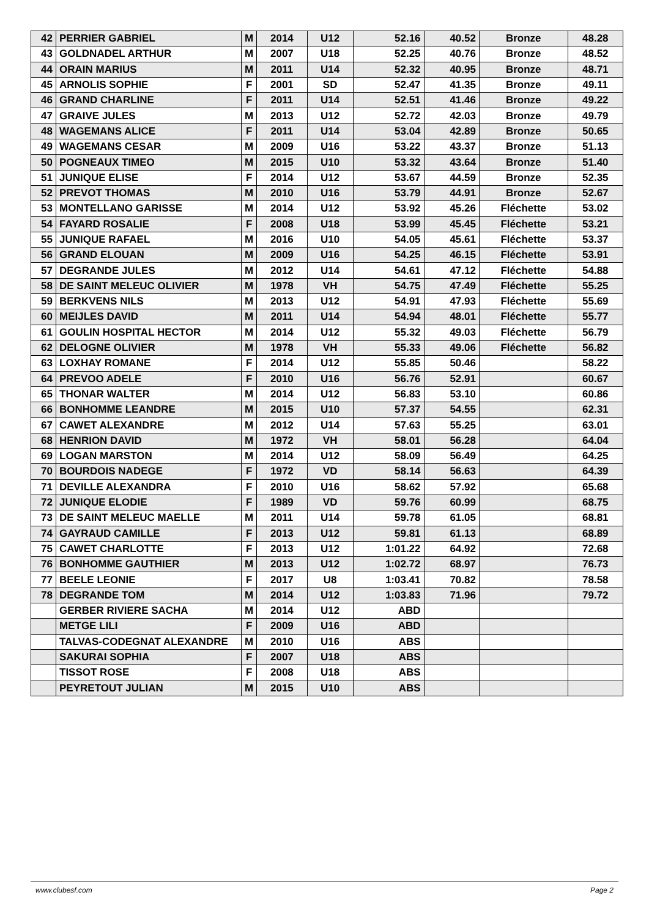| 42 | PERRIER GABRIEL | M | 2014 | U12 | 52.16 | 40.52 | Bronze | 48.28 |
| 43 | GOLDNADEL ARTHUR | M | 2007 | U18 | 52.25 | 40.76 | Bronze | 48.52 |
| 44 | ORAIN MARIUS | M | 2011 | U14 | 52.32 | 40.95 | Bronze | 48.71 |
| 45 | ARNOLIS SOPHIE | F | 2001 | SD | 52.47 | 41.35 | Bronze | 49.11 |
| 46 | GRAND CHARLINE | F | 2011 | U14 | 52.51 | 41.46 | Bronze | 49.22 |
| 47 | GRAIVE JULES | M | 2013 | U12 | 52.72 | 42.03 | Bronze | 49.79 |
| 48 | WAGEMANS ALICE | F | 2011 | U14 | 53.04 | 42.89 | Bronze | 50.65 |
| 49 | WAGEMANS CESAR | M | 2009 | U16 | 53.22 | 43.37 | Bronze | 51.13 |
| 50 | POGNEAUX TIMEO | M | 2015 | U10 | 53.32 | 43.64 | Bronze | 51.40 |
| 51 | JUNIQUE ELISE | F | 2014 | U12 | 53.67 | 44.59 | Bronze | 52.35 |
| 52 | PREVOT THOMAS | M | 2010 | U16 | 53.79 | 44.91 | Bronze | 52.67 |
| 53 | MONTELLANO GARISSE | M | 2014 | U12 | 53.92 | 45.26 | Fléchette | 53.02 |
| 54 | FAYARD ROSALIE | F | 2008 | U18 | 53.99 | 45.45 | Fléchette | 53.21 |
| 55 | JUNIQUE RAFAEL | M | 2016 | U10 | 54.05 | 45.61 | Fléchette | 53.37 |
| 56 | GRAND ELOUAN | M | 2009 | U16 | 54.25 | 46.15 | Fléchette | 53.91 |
| 57 | DEGRANDE JULES | M | 2012 | U14 | 54.61 | 47.12 | Fléchette | 54.88 |
| 58 | DE SAINT MELEUC OLIVIER | M | 1978 | VH | 54.75 | 47.49 | Fléchette | 55.25 |
| 59 | BERKVENS NILS | M | 2013 | U12 | 54.91 | 47.93 | Fléchette | 55.69 |
| 60 | MEIJLES DAVID | M | 2011 | U14 | 54.94 | 48.01 | Fléchette | 55.77 |
| 61 | GOULIN HOSPITAL HECTOR | M | 2014 | U12 | 55.32 | 49.03 | Fléchette | 56.79 |
| 62 | DELOGNE OLIVIER | M | 1978 | VH | 55.33 | 49.06 | Fléchette | 56.82 |
| 63 | LOXHAY ROMANE | F | 2014 | U12 | 55.85 | 50.46 | | 58.22 |
| 64 | PREVOO ADELE | F | 2010 | U16 | 56.76 | 52.91 | | 60.67 |
| 65 | THONAR WALTER | M | 2014 | U12 | 56.83 | 53.10 | | 60.86 |
| 66 | BONHOMME LEANDRE | M | 2015 | U10 | 57.37 | 54.55 | | 62.31 |
| 67 | CAWET ALEXANDRE | M | 2012 | U14 | 57.63 | 55.25 | | 63.01 |
| 68 | HENRION DAVID | M | 1972 | VH | 58.01 | 56.28 | | 64.04 |
| 69 | LOGAN MARSTON | M | 2014 | U12 | 58.09 | 56.49 | | 64.25 |
| 70 | BOURDOIS NADEGE | F | 1972 | VD | 58.14 | 56.63 | | 64.39 |
| 71 | DEVILLE ALEXANDRA | F | 2010 | U16 | 58.62 | 57.92 | | 65.68 |
| 72 | JUNIQUE ELODIE | F | 1989 | VD | 59.76 | 60.99 | | 68.75 |
| 73 | DE SAINT MELEUC MAELLE | M | 2011 | U14 | 59.78 | 61.05 | | 68.81 |
| 74 | GAYRAUD CAMILLE | F | 2013 | U12 | 59.81 | 61.13 | | 68.89 |
| 75 | CAWET CHARLOTTE | F | 2013 | U12 | 1:01.22 | 64.92 | | 72.68 |
| 76 | BONHOMME GAUTHIER | M | 2013 | U12 | 1:02.72 | 68.97 | | 76.73 |
| 77 | BEELE LEONIE | F | 2017 | U8 | 1:03.41 | 70.82 | | 78.58 |
| 78 | DEGRANDE TOM | M | 2014 | U12 | 1:03.83 | 71.96 | | 79.72 |
| | GERBER RIVIERE SACHA | M | 2014 | U12 | ABD | | | |
| | METGE LILI | F | 2009 | U16 | ABD | | | |
| | TALVAS-CODEGNAT ALEXANDRE | M | 2010 | U16 | ABS | | | |
| | SAKURAI SOPHIA | F | 2007 | U18 | ABS | | | |
| | TISSOT ROSE | F | 2008 | U18 | ABS | | | |
| | PEYRETOUT JULIAN | M | 2015 | U10 | ABS | | | |
www.clubesf.com Page 2